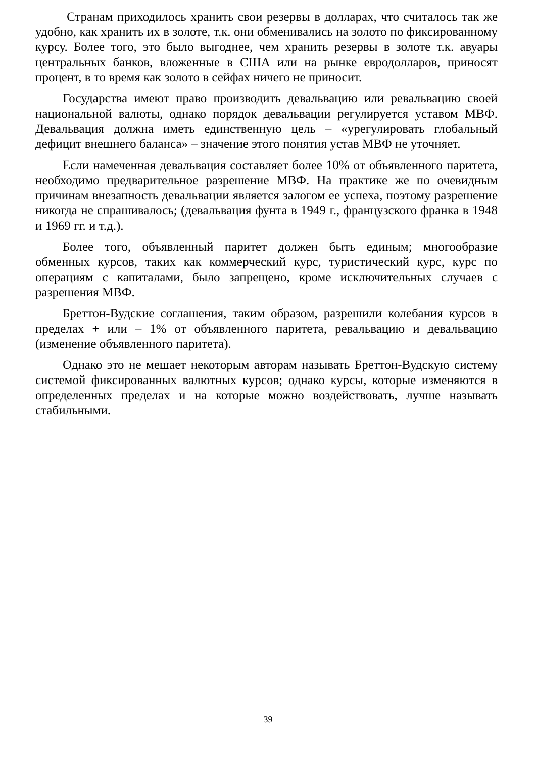Странам приходилось хранить свои резервы в долларах, что считалось так же удобно, как хранить их в золоте, т.к. они обменивались на золото по фиксированному курсу. Более того, это было выгоднее, чем хранить резервы в золоте т.к. авуары центральных банков, вложенные в США или на рынке евродолларов, приносят процент, в то время как золото в сейфах ничего не приносит.
Государства имеют право производить девальвацию или ревальвацию своей национальной валюты, однако порядок девальвации регулируется уставом МВФ. Девальвация должна иметь единственную цель – «урегулировать глобальный дефицит внешнего баланса» – значение этого понятия устав МВФ не уточняет.
Если намеченная девальвация составляет более 10% от объявленного паритета, необходимо предварительное разрешение МВФ. На практике же по очевидным причинам внезапность девальвации является залогом ее успеха, поэтому разрешение никогда не спрашивалось; (девальвация фунта в 1949 г., французского франка в 1948 и 1969 гг. и т.д.).
Более того, объявленный паритет должен быть единым; многообразие обменных курсов, таких как коммерческий курс, туристический курс, курс по операциям с капиталами, было запрещено, кроме исключительных случаев с разрешения МВФ.
Бреттон-Вудские соглашения, таким образом, разрешили колебания курсов в пределах + или – 1% от объявленного паритета, ревальвацию и девальвацию (изменение объявленного паритета).
Однако это не мешает некоторым авторам называть Бреттон-Вудскую систему системой фиксированных валютных курсов; однако курсы, которые изменяются в определенных пределах и на которые можно воздействовать, лучше называть стабильными.
39